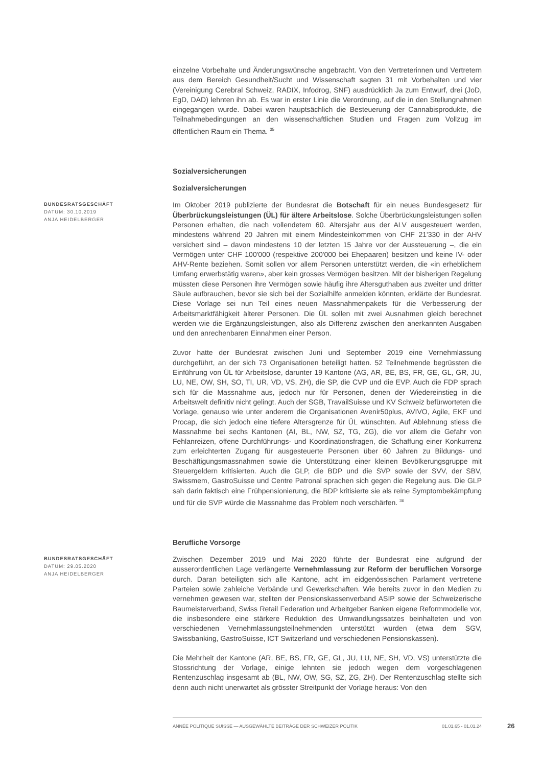einzelne Vorbehalte und Änderungswünsche angebracht. Von den Vertreterinnen und Vertretern aus dem Bereich Gesundheit/Sucht und Wissenschaft sagten 31 mit Vorbehalten und vier (Vereinigung Cerebral Schweiz, RADIX, Infodrog, SNF) ausdrücklich Ja zum Entwurf, drei (JoD, EgD, DAD) lehnten ihn ab. Es war in erster Linie die Verordnung, auf die in den Stellungnahmen eingegangen wurde. Dabei waren hauptsächlich die Besteuerung der Cannabisprodukte, die Teilnahmebedingungen an den wissenschaftlichen Studien und Fragen zum Vollzug im öffentlichen Raum ein Thema. <sup>35</sup>
Sozialversicherungen
Sozialversicherungen
BUNDESRATSGESCHÄFT
DATUM: 30.10.2019
ANJA HEIDELBERGER
Im Oktober 2019 publizierte der Bundesrat die Botschaft für ein neues Bundesgesetz für Überbrückungsleistungen (ÜL) für ältere Arbeitslose. Solche Überbrückungsleistungen sollen Personen erhalten, die nach vollendetem 60. Altersjahr aus der ALV ausgesteuert werden, mindestens während 20 Jahren mit einem Mindesteinkommen von CHF 21'330 in der AHV versichert sind – davon mindestens 10 der letzten 15 Jahre vor der Aussteuerung –, die ein Vermögen unter CHF 100'000 (respektive 200'000 bei Ehepaaren) besitzen und keine IV- oder AHV-Rente beziehen. Somit sollen vor allem Personen unterstützt werden, die «in erheblichem Umfang erwerbstätig waren», aber kein grosses Vermögen besitzen. Mit der bisherigen Regelung müssten diese Personen ihre Vermögen sowie häufig ihre Altersguthaben aus zweiter und dritter Säule aufbrauchen, bevor sie sich bei der Sozialhilfe anmelden könnten, erklärte der Bundesrat. Diese Vorlage sei nun Teil eines neuen Massnahmenpakets für die Verbesserung der Arbeitsmarktfähigkeit älterer Personen. Die ÜL sollen mit zwei Ausnahmen gleich berechnet werden wie die Ergänzungsleistungen, also als Differenz zwischen den anerkannten Ausgaben und den anrechenbaren Einnahmen einer Person.
Zuvor hatte der Bundesrat zwischen Juni und September 2019 eine Vernehmlassung durchgeführt, an der sich 73 Organisationen beteiligt hatten. 52 Teilnehmende begrüssten die Einführung von ÜL für Arbeitslose, darunter 19 Kantone (AG, AR, BE, BS, FR, GE, GL, GR, JU, LU, NE, OW, SH, SO, TI, UR, VD, VS, ZH), die SP, die CVP und die EVP. Auch die FDP sprach sich für die Massnahme aus, jedoch nur für Personen, denen der Wiedereinstieg in die Arbeitswelt definitiv nicht gelingt. Auch der SGB, TravailSuisse und KV Schweiz befürworteten die Vorlage, genauso wie unter anderem die Organisationen Avenir50plus, AVIVO, Agile, EKF und Procap, die sich jedoch eine tiefere Altersgrenze für ÜL wünschten. Auf Ablehnung stiess die Massnahme bei sechs Kantonen (AI, BL, NW, SZ, TG, ZG), die vor allem die Gefahr von Fehlanreizen, offene Durchführungs- und Koordinationsfragen, die Schaffung einer Konkurrenz zum erleichterten Zugang für ausgesteuerte Personen über 60 Jahren zu Bildungs- und Beschäftigungsmassnahmen sowie die Unterstützung einer kleinen Bevölkerungsgruppe mit Steuergeldern kritisierten. Auch die GLP, die BDP und die SVP sowie der SVV, der SBV, Swissmem, GastroSuisse und Centre Patronal sprachen sich gegen die Regelung aus. Die GLP sah darin faktisch eine Frühpensionierung, die BDP kritisierte sie als reine Symptombekämpfung und für die SVP würde die Massnahme das Problem noch verschärfen. <sup>36</sup>
Berufliche Vorsorge
BUNDESRATSGESCHÄFT
DATUM: 29.05.2020
ANJA HEIDELBERGER
Zwischen Dezember 2019 und Mai 2020 führte der Bundesrat eine aufgrund der ausserordentlichen Lage verlängerte Vernehmlassung zur Reform der beruflichen Vorsorge durch. Daran beteiligten sich alle Kantone, acht im eidgenössischen Parlament vertretene Parteien sowie zahleiche Verbände und Gewerkschaften. Wie bereits zuvor in den Medien zu vernehmen gewesen war, stellten der Pensionskassenverband ASIP sowie der Schweizerische Baumeisterverband, Swiss Retail Federation und Arbeitgeber Banken eigene Reformmodelle vor, die insbesondere eine stärkere Reduktion des Umwandlungssatzes beinhalteten und von verschiedenen Vernehmlassungsteilnehmenden unterstützt wurden (etwa dem SGV, Swissbanking, GastroSuisse, ICT Switzerland und verschiedenen Pensionskassen).
Die Mehrheit der Kantone (AR, BE, BS, FR, GE, GL, JU, LU, NE, SH, VD, VS) unterstützte die Stossrichtung der Vorlage, einige lehnten sie jedoch wegen dem vorgeschlagenen Rentenzuschlag insgesamt ab (BL, NW, OW, SG, SZ, ZG, ZH). Der Rentenzuschlag stellte sich denn auch nicht unerwartet als grösster Streitpunkt der Vorlage heraus: Von den
ANNÉE POLITIQUE SUISSE — AUSGEWÄHLTE BEITRÄGE DER SCHWEIZER POLITIK 01.01.65 - 01.01.24
26